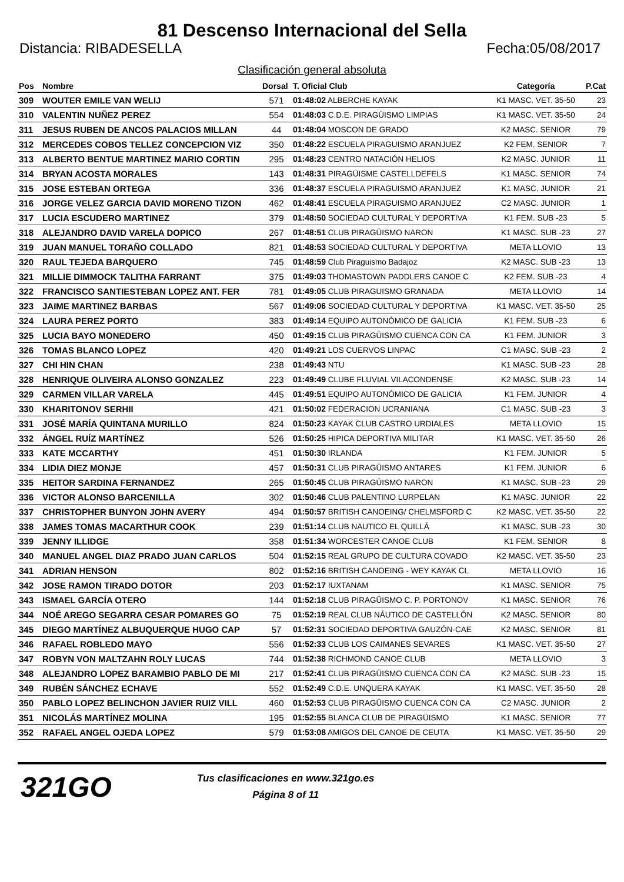81 Descenso Internacional del Sella
Distancia: RIBADESELLA Fecha:05/08/2017
Clasificación general absoluta
| Pos | Nombre | Dorsal | T. Oficial Club | Categoría | P.Cat |
| --- | --- | --- | --- | --- | --- |
| 309 | WOUTER EMILE VAN WELIJ | 571 | 01:48:02 ALBERCHE KAYAK | K1 MASC. VET. 35-50 | 23 |
| 310 | VALENTIN NUÑEZ PEREZ | 554 | 01:48:03 C.D.E. PIRAGÜISMO LIMPIAS | K1 MASC. VET. 35-50 | 24 |
| 311 | JESUS RUBEN DE ANCOS PALACIOS MILLAN | 44 | 01:48:04 MOSCON DE GRADO | K2 MASC. SENIOR | 79 |
| 312 | MERCEDES COBOS TELLEZ CONCEPCION VIZ | 350 | 01:48:22 ESCUELA PIRAGUISMO ARANJUEZ | K2 FEM. SENIOR | 7 |
| 313 | ALBERTO BENTUE MARTINEZ MARIO CORTIN | 295 | 01:48:23 CENTRO NATACIÓN HELIOS | K2 MASC. JUNIOR | 11 |
| 314 | BRYAN ACOSTA MORALES | 143 | 01:48:31 PIRAGÜISME CASTELLDEFELS | K1 MASC. SENIOR | 74 |
| 315 | JOSE ESTEBAN ORTEGA | 336 | 01:48:37 ESCUELA PIRAGUISMO ARANJUEZ | K1 MASC. JUNIOR | 21 |
| 316 | JORGE VELEZ GARCIA DAVID MORENO TIZON | 462 | 01:48:41 ESCUELA PIRAGUISMO ARANJUEZ | C2 MASC. JUNIOR | 1 |
| 317 | LUCIA ESCUDERO MARTINEZ | 379 | 01:48:50 SOCIEDAD CULTURAL Y DEPORTIVA | K1 FEM. SUB -23 | 5 |
| 318 | ALEJANDRO DAVID VARELA DOPICO | 267 | 01:48:51 CLUB PIRAGÜISMO NARON | K1 MASC. SUB -23 | 27 |
| 319 | JUAN MANUEL TORAÑO COLLADO | 821 | 01:48:53 SOCIEDAD CULTURAL Y DEPORTIVA | META LLOVIO | 13 |
| 320 | RAUL TEJEDA BARQUERO | 745 | 01:48:59 Club Piraguismo Badajoz | K2 MASC. SUB -23 | 13 |
| 321 | MILLIE DIMMOCK TALITHA FARRANT | 375 | 01:49:03 THOMASTOWN PADDLERS CANOE C | K2 FEM. SUB -23 | 4 |
| 322 | FRANCISCO SANTIESTEBAN LOPEZ ANT. FER | 781 | 01:49:05 CLUB PIRAGUISMO GRANADA | META LLOVIO | 14 |
| 323 | JAIME MARTINEZ BARBAS | 567 | 01:49:06 SOCIEDAD CULTURAL Y DEPORTIVA | K1 MASC. VET. 35-50 | 25 |
| 324 | LAURA PEREZ PORTO | 383 | 01:49:14 EQUIPO AUTONÓMICO DE GALICIA | K1 FEM. SUB -23 | 6 |
| 325 | LUCIA BAYO MONEDERO | 450 | 01:49:15 CLUB PIRAGÜISMO CUENCA CON CA | K1 FEM. JUNIOR | 3 |
| 326 | TOMAS BLANCO LOPEZ | 420 | 01:49:21 LOS CUERVOS LINPAC | C1 MASC. SUB -23 | 2 |
| 327 | CHI HIN CHAN | 238 | 01:49:43 NTU | K1 MASC. SUB -23 | 28 |
| 328 | HENRIQUE OLIVEIRA ALONSO GONZALEZ | 223 | 01:49:49 CLUBE FLUVIAL VILACONDENSE | K2 MASC. SUB -23 | 14 |
| 329 | CARMEN VILLAR VARELA | 445 | 01:49:51 EQUIPO AUTONÓMICO DE GALICIA | K1 FEM. JUNIOR | 4 |
| 330 | KHARITONOV SERHII | 421 | 01:50:02 FEDERACION UCRANIANA | C1 MASC. SUB -23 | 3 |
| 331 | JOSÉ MARÍA QUINTANA MURILLO | 824 | 01:50:23 KAYAK CLUB CASTRO URDIALES | META LLOVIO | 15 |
| 332 | ÁNGEL RUÍZ MARTÍNEZ | 526 | 01:50:25 HIPICA DEPORTIVA MILITAR | K1 MASC. VET. 35-50 | 26 |
| 333 | KATE MCCARTHY | 451 | 01:50:30 IRLANDA | K1 FEM. JUNIOR | 5 |
| 334 | LIDIA DIEZ MONJE | 457 | 01:50:31 CLUB PIRAGÜISMO ANTARES | K1 FEM. JUNIOR | 6 |
| 335 | HEITOR SARDINA FERNANDEZ | 265 | 01:50:45 CLUB PIRAGÜISMO NARON | K1 MASC. SUB -23 | 29 |
| 336 | VICTOR ALONSO BARCENILLA | 302 | 01:50:46 CLUB PALENTINO LURPELAN | K1 MASC. JUNIOR | 22 |
| 337 | CHRISTOPHER BUNYON JOHN AVERY | 494 | 01:50:57 BRITISH CANOEING/ CHELMSFORD C | K2 MASC. VET. 35-50 | 22 |
| 338 | JAMES TOMAS MACARTHUR COOK | 239 | 01:51:14 CLUB NAUTICO EL QUILLÁ | K1 MASC. SUB -23 | 30 |
| 339 | JENNY ILLIDGE | 358 | 01:51:34 WORCESTER CANOE CLUB | K1 FEM. SENIOR | 8 |
| 340 | MANUEL ANGEL DIAZ PRADO JUAN CARLOS | 504 | 01:52:15 REAL GRUPO DE CULTURA COVADO | K2 MASC. VET. 35-50 | 23 |
| 341 | ADRIAN HENSON | 802 | 01:52:16 BRITISH CANOEING - WEY KAYAK CL | META LLOVIO | 16 |
| 342 | JOSE RAMON TIRADO DOTOR | 203 | 01:52:17 IUXTANAM | K1 MASC. SENIOR | 75 |
| 343 | ISMAEL GARCÍA OTERO | 144 | 01:52:18 CLUB PIRAGÜISMO C. P. PORTONOV | K1 MASC. SENIOR | 76 |
| 344 | NOÉ AREGO SEGARRA CESAR POMARES GO | 75 | 01:52:19 REAL CLUB NÁUTICO DE CASTELLÓN | K2 MASC. SENIOR | 80 |
| 345 | DIEGO MARTÍNEZ ALBUQUERQUE HUGO CAP | 57 | 01:52:31 SOCIEDAD DEPORTIVA GAUZÓN-CAE | K2 MASC. SENIOR | 81 |
| 346 | RAFAEL ROBLEDO MAYO | 556 | 01:52:33 CLUB LOS CAIMANES SEVARES | K1 MASC. VET. 35-50 | 27 |
| 347 | ROBYN VON MALTZAHN ROLY LUCAS | 744 | 01:52:38 RICHMOND CANOE CLUB | META LLOVIO | 3 |
| 348 | ALEJANDRO LOPEZ BARAMBIO PABLO DE MI | 217 | 01:52:41 CLUB PIRAGÜISMO CUENCA CON CA | K2 MASC. SUB -23 | 15 |
| 349 | RUBÉN SÁNCHEZ ECHAVE | 552 | 01:52:49 C.D.E. UNQUERA KAYAK | K1 MASC. VET. 35-50 | 28 |
| 350 | PABLO LOPEZ BELINCHON JAVIER RUIZ VILL | 460 | 01:52:53 CLUB PIRAGÜISMO CUENCA CON CA | C2 MASC. JUNIOR | 2 |
| 351 | NICOLÁS MARTÍNEZ MOLINA | 195 | 01:52:55 BLANCA CLUB DE PIRAGÜISMO | K1 MASC. SENIOR | 77 |
| 352 | RAFAEL ANGEL OJEDA LOPEZ | 579 | 01:53:08 AMIGOS DEL CANOE DE CEUTA | K1 MASC. VET. 35-50 | 29 |
321GO
Tus clasificaciones en www.321go.es
Página 8 of 11